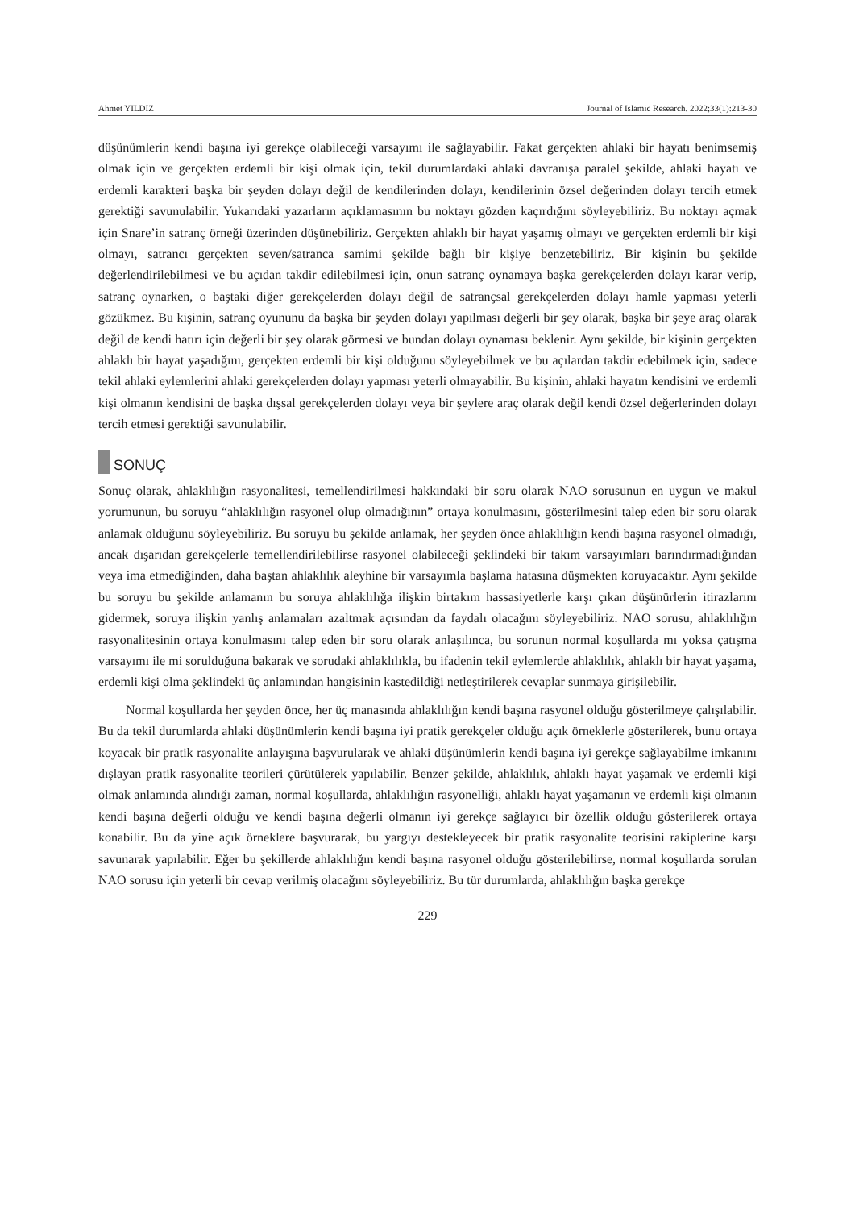Ahmet YILDIZ Journal of Islamic Research. 2022;33(1):213-30
düşünümlerin kendi başına iyi gerekçe olabileceği varsayımı ile sağlayabilir. Fakat gerçekten ahlaki bir hayatı benimsemiş olmak için ve gerçekten erdemli bir kişi olmak için, tekil durumlardaki ahlaki davranışa paralel şekilde, ahlaki hayatı ve erdemli karakteri başka bir şeyden dolayı değil de kendilerinden dolayı, kendilerinin özsel değerinden dolayı tercih etmek gerektiği savunulabilir. Yukarıdaki yazarların açıklamasının bu noktayı gözden kaçırdığını söyleyebiliriz. Bu noktayı açmak için Snare’in satranç örneği üzerinden düşünebiliriz. Gerçekten ahlaklı bir hayat yaşamış olmayı ve gerçekten erdemli bir kişi olmayı, satrancı gerçekten seven/satranca samimi şekilde bağlı bir kişiye benzetebiliriz. Bir kişinin bu şekilde değerlendirilebilmesi ve bu açıdan takdir edilebilmesi için, onun satranç oynamaya başka gerekçelerden dolayı karar verip, satranç oynarken, o baştaki diğer gerekçelerden dolayı değil de satrançsal gerekçelerden dolayı hamle yapması yeterli gözükmez. Bu kişinin, satranç oyununu da başka bir şeyden dolayı yapılması değerli bir şey olarak, başka bir şeye araç olarak değil de kendi hatırı için değerli bir şey olarak görmesi ve bundan dolayı oynaması beklenir. Aynı şekilde, bir kişinin gerçekten ahlaklı bir hayat yaşadığını, gerçekten erdemli bir kişi olduğunu söyleyebilmek ve bu açılardan takdir edebilmek için, sadece tekil ahlaki eylemlerini ahlaki gerekçelerden dolayı yapması yeterli olmayabilir. Bu kişinin, ahlaki hayatın kendisini ve erdemli kişi olmanın kendisini de başka dışsal gerekçelerden dolayı veya bir şeylere araç olarak değil kendi özsel değerlerinden dolayı tercih etmesi gerektiği savunulabilir.
SONUÇ
Sonuç olarak, ahlaklılığın rasyonalitesi, temellendirilmesi hakkındaki bir soru olarak NAO sorusunun en uygun ve makul yorumunun, bu soruyu “ahlaklılığın rasyonel olup olmadığının” ortaya konulmasını, gösterilmesini talep eden bir soru olarak anlamak olduğunu söyleyebiliriz. Bu soruyu bu şekilde anlamak, her şeyden önce ahlaklılığın kendi başına rasyonel olmadığı, ancak dışarıdan gerekçelerle temellendirilebilirse rasyonel olabileceği şeklindeki bir takım varsayımları barındırmadığından veya ima etmediğinden, daha baştan ahlaklılık aleyhine bir varsayımla başlama hatasına düşmekten koruyacaktır. Aynı şekilde bu soruyu bu şekilde anlamanın bu soruya ahlaklılığa ilişkin birtakım hassasiyetlerle karşı çıkan düşünürlerin itirazlarını gidermek, soruya ilişkin yanlış anlamaları azaltmak açısından da faydalı olacağını söyleyebiliriz. NAO sorusu, ahlaklılığın rasyonalitesinin ortaya konulmasını talep eden bir soru olarak anlaşılınca, bu sorunun normal koşullarda mı yoksa çatışma varsayımı ile mi sorulduğuna bakarak ve sorudaki ahlaklılıkla, bu ifadenin tekil eylemlerde ahlaklılık, ahlaklı bir hayat yaşama, erdemli kişi olma şeklindeki üç anlamından hangisinin kastedildiği netleştirilerek cevaplar sunmaya girişilebilir.
Normal koşullarda her şeyden önce, her üç manasında ahlaklılığın kendi başına rasyonel olduğu gösterilmeye çalışılabilir. Bu da tekil durumlarda ahlaki düşünümlerin kendi başına iyi pratik gerekçeler olduğu açık örneklerle gösterilerek, bunu ortaya koyacak bir pratik rasyonalite anlayışına başvurularak ve ahlaki düşünümlerin kendi başına iyi gerekçe sağlayabilme imkanını dışlayan pratik rasyonalite teorileri çürütülerek yapılabilir. Benzer şekilde, ahlaklılık, ahlaklı hayat yaşamak ve erdemli kişi olmak anlamında alındığı zaman, normal koşullarda, ahlaklılığın rasyonelliği, ahlaklı hayat yaşamanın ve erdemli kişi olmanın kendi başına değerli olduğu ve kendi başına değerli olmanın iyi gerekçe sağlayıcı bir özellik olduğu gösterilerek ortaya konabilir. Bu da yine açık örneklere başvurarak, bu yargıyı destekleyecek bir pratik rasyonalite teorisini rakiplerine karşı savunarak yapılabilir. Eğer bu şekillerde ahlaklılığın kendi başına rasyonel olduğu gösterilebilirse, normal koşullarda sorulan NAO sorusu için yeterli bir cevap verilmiş olacağını söyleyebiliriz. Bu tür durumlarda, ahlaklılığın başka gerekçe
229